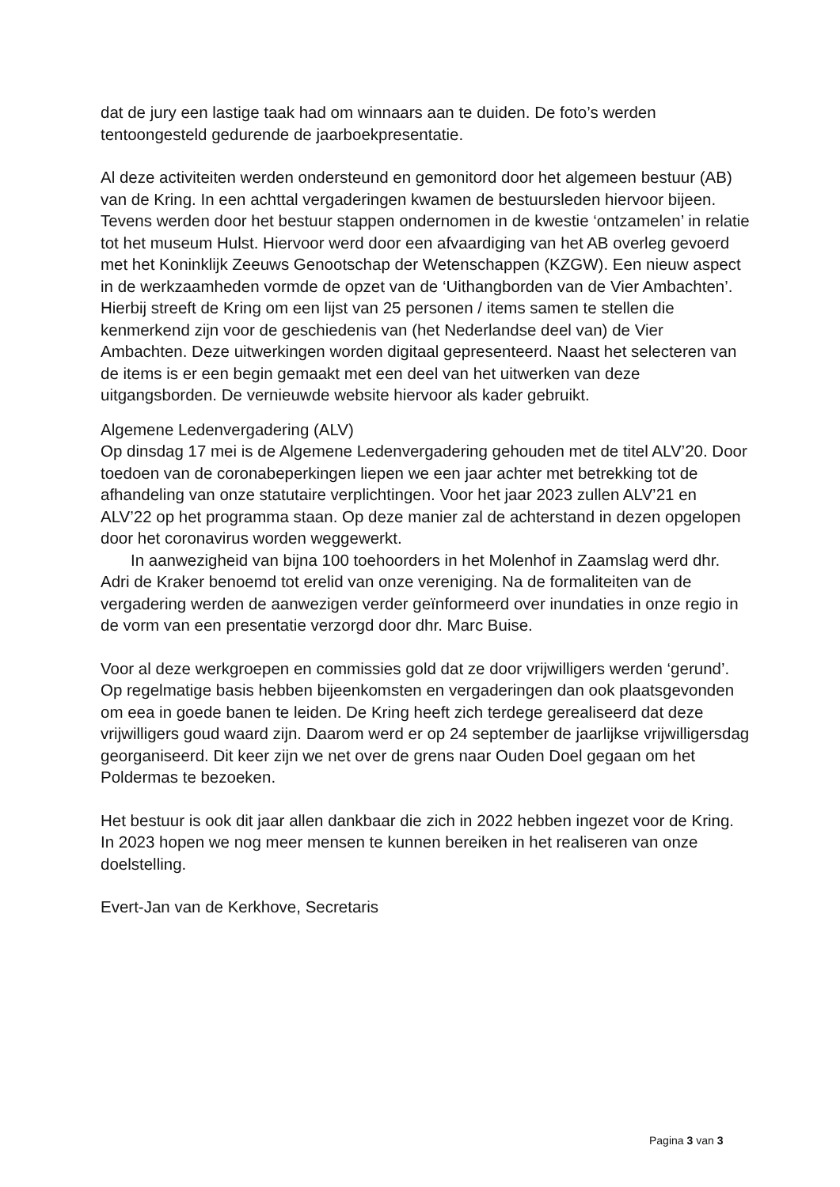dat de jury een lastige taak had om winnaars aan te duiden. De foto’s werden tentoongesteld gedurende de jaarboekpresentatie.
Al deze activiteiten werden ondersteund en gemonitord door het algemeen bestuur (AB) van de Kring. In een achttal vergaderingen kwamen de bestuursleden hiervoor bijeen. Tevens werden door het bestuur stappen ondernomen in de kwestie ‘ontzamelen’ in relatie tot het museum Hulst. Hiervoor werd door een afvaardiging van het AB overleg gevoerd met het Koninklijk Zeeuws Genootschap der Wetenschappen (KZGW). Een nieuw aspect in de werkzaamheden vormde de opzet van de ‘Uithangborden van de Vier Ambachten’. Hierbij streeft de Kring om een lijst van 25 personen / items samen te stellen die kenmerkend zijn voor de geschiedenis van (het Nederlandse deel van) de Vier Ambachten. Deze uitwerkingen worden digitaal gepresenteerd. Naast het selecteren van de items is er een begin gemaakt met een deel van het uitwerken van deze uitgangsborden. De vernieuwde website hiervoor als kader gebruikt.
Algemene Ledenvergadering (ALV)
Op dinsdag 17 mei is de Algemene Ledenvergadering gehouden met de titel ALV’20. Door toedoen van de coronabeperkingen liepen we een jaar achter met betrekking tot de afhandeling van onze statutaire verplichtingen. Voor het jaar 2023 zullen ALV’21 en ALV’22 op het programma staan. Op deze manier zal de achterstand in dezen opgelopen door het coronavirus worden weggewerkt.
In aanwezigheid van bijna 100 toehoorders in het Molenhof in Zaamslag werd dhr. Adri de Kraker benoemd tot erelid van onze vereniging. Na de formaliteiten van de vergadering werden de aanwezigen verder geïnformeerd over inundaties in onze regio in de vorm van een presentatie verzorgd door dhr. Marc Buise.
Voor al deze werkgroepen en commissies gold dat ze door vrijwilligers werden ‘gerund’. Op regelmatige basis hebben bijeenkomsten en vergaderingen dan ook plaatsgevonden om eea in goede banen te leiden. De Kring heeft zich terdege gerealiseerd dat deze vrijwilligers goud waard zijn. Daarom werd er op 24 september de jaarlijkse vrijwilligersdag georganiseerd. Dit keer zijn we net over de grens naar Ouden Doel gegaan om het Poldermas te bezoeken.
Het bestuur is ook dit jaar allen dankbaar die zich in 2022 hebben ingezet voor de Kring. In 2023 hopen we nog meer mensen te kunnen bereiken in het realiseren van onze doelstelling.
Evert-Jan van de Kerkhove, Secretaris
Pagina 3 van 3